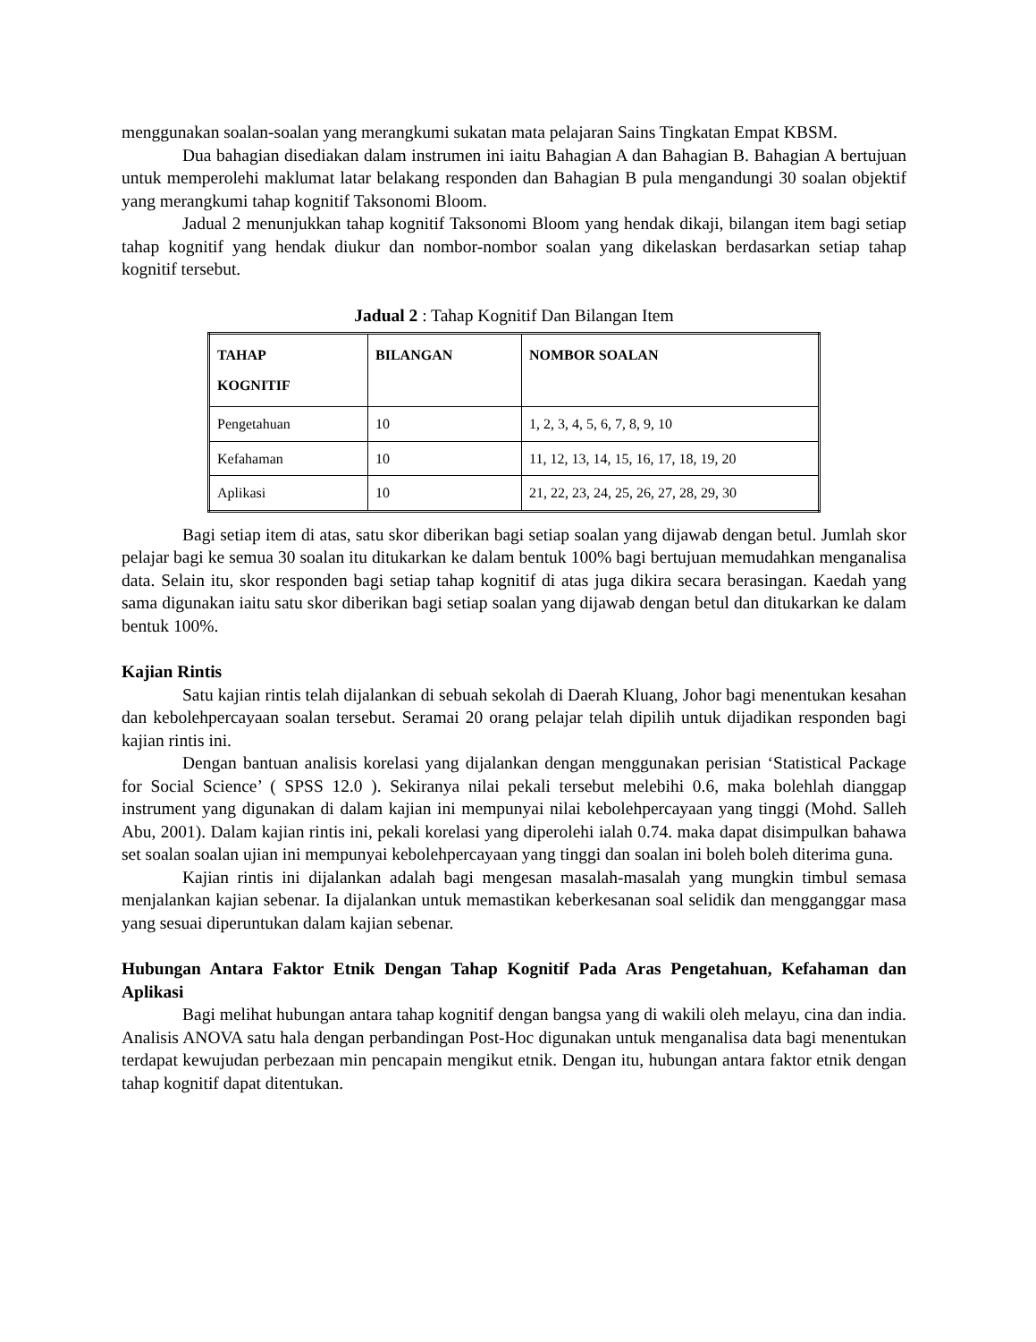menggunakan soalan-soalan yang merangkumi sukatan mata pelajaran Sains Tingkatan Empat KBSM.
Dua bahagian disediakan dalam instrumen ini iaitu Bahagian A dan Bahagian B. Bahagian A bertujuan untuk memperolehi maklumat latar belakang responden dan Bahagian B pula mengandungi 30 soalan objektif yang merangkumi tahap kognitif Taksonomi Bloom.
Jadual 2 menunjukkan tahap kognitif Taksonomi Bloom yang hendak dikaji, bilangan item bagi setiap tahap kognitif yang hendak diukur dan nombor-nombor soalan yang dikelaskan berdasarkan setiap tahap kognitif tersebut.
Jadual 2 : Tahap Kognitif Dan Bilangan Item
| TAHAP KOGNITIF | BILANGAN | NOMBOR SOALAN |
| --- | --- | --- |
| Pengetahuan | 10 | 1, 2, 3, 4, 5, 6, 7, 8, 9, 10 |
| Kefahaman | 10 | 11, 12, 13, 14, 15, 16, 17, 18, 19, 20 |
| Aplikasi | 10 | 21, 22, 23, 24, 25, 26, 27, 28, 29, 30 |
Bagi setiap item di atas, satu skor diberikan bagi setiap soalan yang dijawab dengan betul. Jumlah skor pelajar bagi ke semua 30 soalan itu ditukarkan ke dalam bentuk 100% bagi bertujuan memudahkan menganalisa data. Selain itu, skor responden bagi setiap tahap kognitif di atas juga dikira secara berasingan. Kaedah yang sama digunakan iaitu satu skor diberikan bagi setiap soalan yang dijawab dengan betul dan ditukarkan ke dalam bentuk 100%.
Kajian Rintis
Satu kajian rintis telah dijalankan di sebuah sekolah di Daerah Kluang, Johor bagi menentukan kesahan dan kebolehpercayaan soalan tersebut. Seramai 20 orang pelajar telah dipilih untuk dijadikan responden bagi kajian rintis ini.
Dengan bantuan analisis korelasi yang dijalankan dengan menggunakan perisian ‘Statistical Package for Social Science’ ( SPSS 12.0 ). Sekiranya nilai pekali tersebut melebihi 0.6, maka bolehlah dianggap instrument yang digunakan di dalam kajian ini mempunyai nilai kebolehpercayaan yang tinggi (Mohd. Salleh Abu, 2001). Dalam kajian rintis ini, pekali korelasi yang diperolehi ialah 0.74. maka dapat disimpulkan bahawa set soalan soalan ujian ini mempunyai kebolehpercayaan yang tinggi dan soalan ini boleh boleh diterima guna.
Kajian rintis ini dijalankan adalah bagi mengesan masalah-masalah yang mungkin timbul semasa menjalankan kajian sebenar. Ia dijalankan untuk memastikan keberkesanan soal selidik dan mengganggar masa yang sesuai diperuntukan dalam kajian sebenar.
Hubungan Antara Faktor Etnik Dengan Tahap Kognitif Pada Aras Pengetahuan, Kefahaman dan Aplikasi
Bagi melihat hubungan antara tahap kognitif dengan bangsa yang di wakili oleh melayu, cina dan india. Analisis ANOVA satu hala dengan perbandingan Post-Hoc digunakan untuk menganalisa data bagi menentukan terdapat kewujudan perbezaan min pencapain mengikut etnik. Dengan itu, hubungan antara faktor etnik dengan tahap kognitif dapat ditentukan.